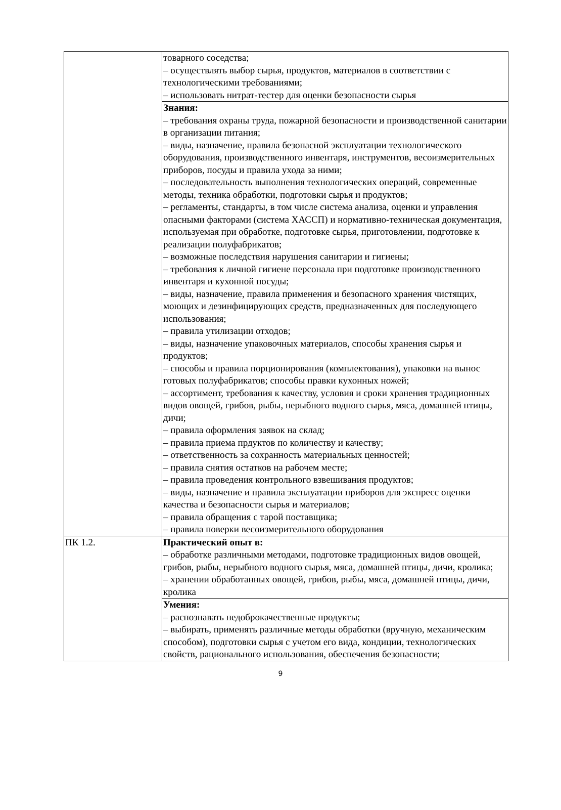| | товарного соседства; – осуществлять выбор сырья, продуктов, материалов в соответствии с технологическими требованиями; – использовать нитрат-тестер для оценки безопасности сырья |
| | Знания: – требования охраны труда, пожарной безопасности и производственной санитарии в организации питания; – виды, назначение, правила безопасной эксплуатации технологического оборудования, производственного инвентаря, инструментов, весоизмерительных приборов, посуды и правила ухода за ними; – последовательность выполнения технологических операций, современные методы, техника обработки, подготовки сырья и продуктов; – регламенты, стандарты, в том числе система анализа, оценки и управления опасными факторами (система ХАССП) и нормативно-техническая документация, используемая при обработке, подготовке сырья, приготовлении, подготовке к реализации полуфабрикатов; – возможные последствия нарушения санитарии и гигиены; – требования к личной гигиене персонала при подготовке производственного инвентаря и кухонной посуды; – виды, назначение, правила применения и безопасного хранения чистящих, моющих и дезинфицирующих средств, предназначенных для последующего использования; – правила утилизации отходов; – виды, назначение упаковочных материалов, способы хранения сырья и продуктов; – способы и правила порционирования (комплектования), упаковки на вынос готовых полуфабрикатов; способы правки кухонных ножей; – ассортимент, требования к качеству, условия и сроки хранения традиционных видов овощей, грибов, рыбы, нерыбного водного сырья, мяса, домашней птицы, дичи; – правила оформления заявок на склад; – правила приема прдуктов по количеству и качеству; – ответственность за сохранность материальных ценностей; – правила снятия остатков на рабочем месте; – правила проведения контрольного взвешивания продуктов; – виды, назначение и правила эксплуатации приборов для экспресс оценки качества и безопасности сырья и материалов; – правила обращения с тарой поставщика; – правила поверки весоизмерительного оборудования |
| ПК 1.2. | Практический опыт в: – обработке различными методами, подготовке традиционных видов овощей, грибов, рыбы, нерыбного водного сырья, мяса, домашней птицы, дичи, кролика; – хранении обработанных овощей, грибов, рыбы, мяса, домашней птицы, дичи, кролика |
| | Умения: – распознавать недоброкачественные продукты; – выбирать, применять различные методы обработки (вручную, механическим способом), подготовки сырья с учетом его вида, кондиции, технологических свойств, рационального использования, обеспечения безопасности; |
9